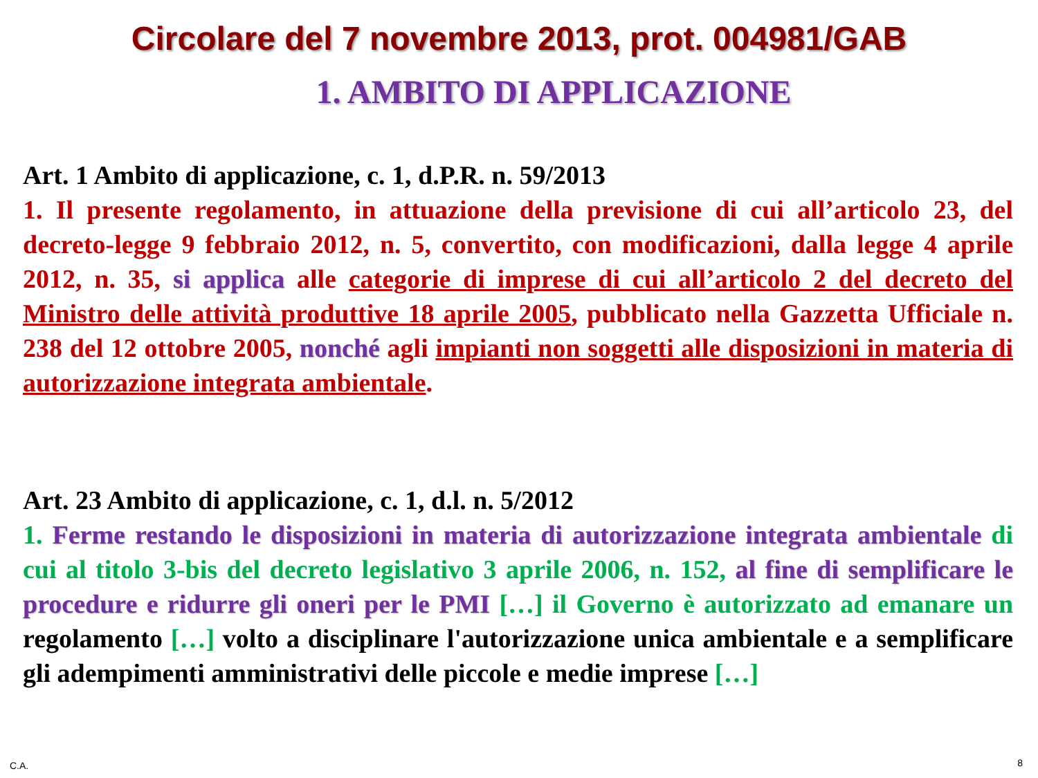Circolare del 7 novembre 2013, prot. 004981/GAB
1. AMBITO DI APPLICAZIONE
Art. 1 Ambito di applicazione, c. 1, d.P.R. n. 59/2013
1. Il presente regolamento, in attuazione della previsione di cui all’articolo 23, del decreto-legge 9 febbraio 2012, n. 5, convertito, con modificazioni, dalla legge 4 aprile 2012, n. 35, si applica alle categorie di imprese di cui all’articolo 2 del decreto del Ministro delle attività produttive 18 aprile 2005, pubblicato nella Gazzetta Ufficiale n. 238 del 12 ottobre 2005, nonché agli impianti non soggetti alle disposizioni in materia di autorizzazione integrata ambientale.
Art. 23 Ambito di applicazione, c. 1, d.l. n. 5/2012
1. Ferme restando le disposizioni in materia di autorizzazione integrata ambientale di cui al titolo 3-bis del decreto legislativo 3 aprile 2006, n. 152, al fine di semplificare le procedure e ridurre gli oneri per le PMI […] il Governo è autorizzato ad emanare un regolamento […] volto a disciplinare l'autorizzazione unica ambientale e a semplificare gli adempimenti amministrativi delle piccole e medie imprese […]
C.A. 8